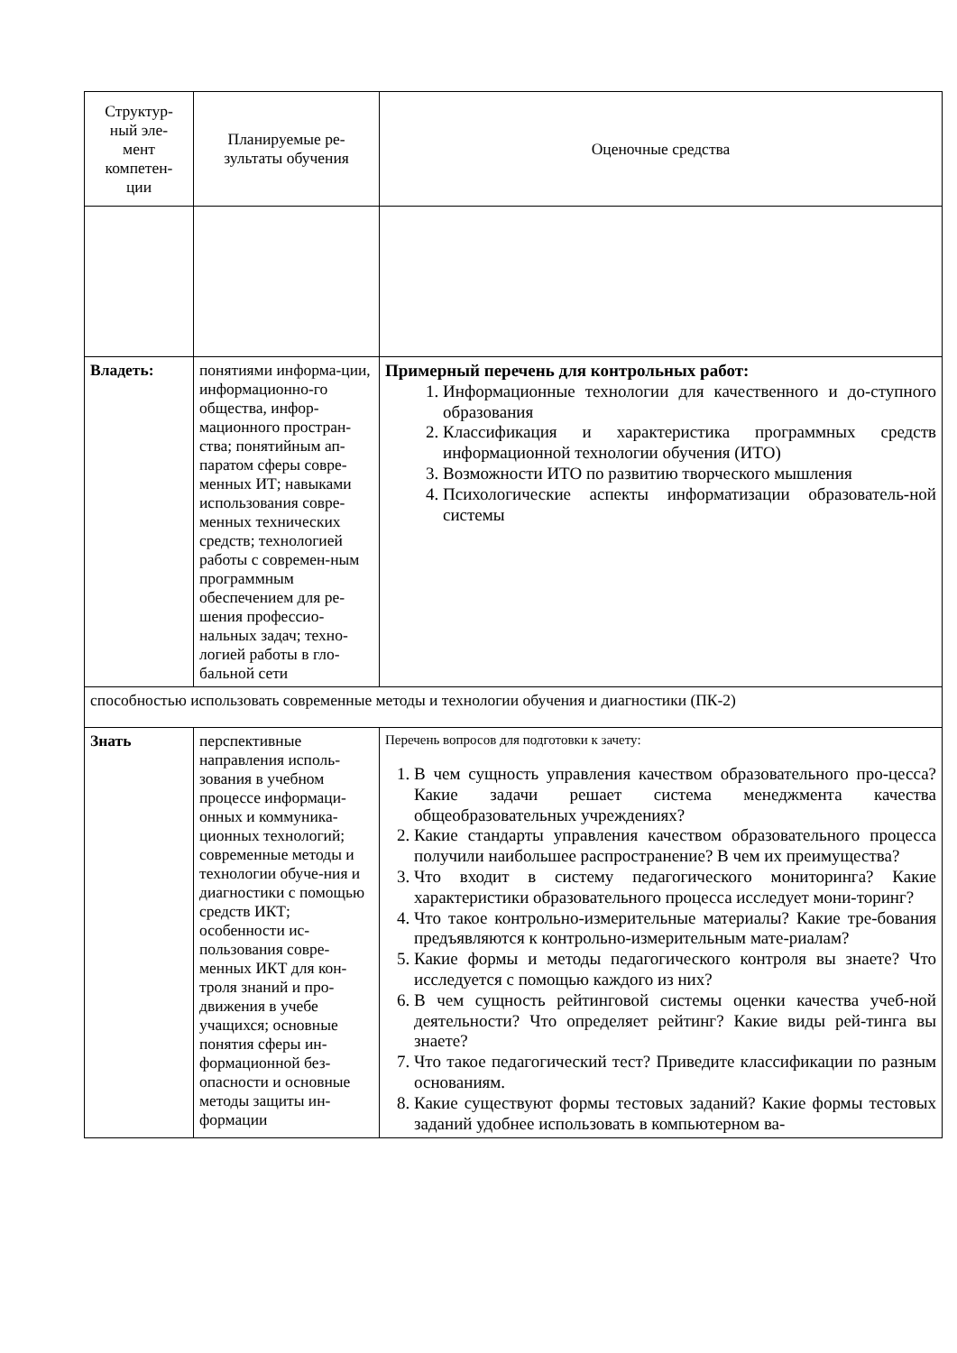| Структур- ный эле- мент компетен- ции | Планируемые ре- зультаты обучения | Оценочные средства |
| --- | --- | --- |
| Владеть: | понятиями информа-ции, информационно-го общества, инфор-мационного простран-ства; понятийным ап-паратом сферы совре-менных ИТ; навыками использования совре-менных технических средств; технологией работы с современ-ным программным обеспечением для ре-шения профессио-нальных задач; техно-логией работы в гло-бальной сети | Примерный перечень для контрольных работ: 1. Информационные технологии для качественного и до-ступного образования 2. Классификация и характеристика программных средств информационной технологии обучения (ИТО) 3. Возможности ИТО по развитию творческого мышления 4. Психологические аспекты информатизации образователь-ной системы |
| способностью использовать современные методы и технологии обучения и диагностики (ПК-2) | | |
| Знать | перспективные направления исполь-зования в учебном процессе информаци-онных и коммуника-ционных технологий; современные методы и технологии обуче-ния и диагностики с помощью средств ИКТ; особенности ис-пользования совре-менных ИКТ для кон-троля знаний и про-движения в учебе учащихся; основные понятия сферы ин-формационной без-опасности и основные методы защиты ин-формации | Перечень вопросов для подготовки к зачету: 1. В чем сущность управления качеством образовательного про-цесса? Какие задачи решает система менеджмента качества общеобразовательных учреждениях? 2. Какие стандарты управления качеством образовательного процесса получили наибольшее распространение? В чем их преимущества? 3. Что входит в систему педагогического мониторинга? Какие характеристики образовательного процесса исследует мони-торинг? 4. Что такое контрольно-измерительные материалы? Какие тре-бования предъявляются к контрольно-измерительным мате-риалам? 5. Какие формы и методы педагогического контроля вы знаете? Что исследуется с помощью каждого из них? 6. В чем сущность рейтинговой системы оценки качества учеб-ной деятельности? Что определяет рейтинг? Какие виды рей-тинга вы знаете? 7. Что такое педагогический тест? Приведите классификации по разным основаниям. 8. Какие существуют формы тестовых заданий? Какие формы тестовых заданий удобнее использовать в компьютерном ва- |